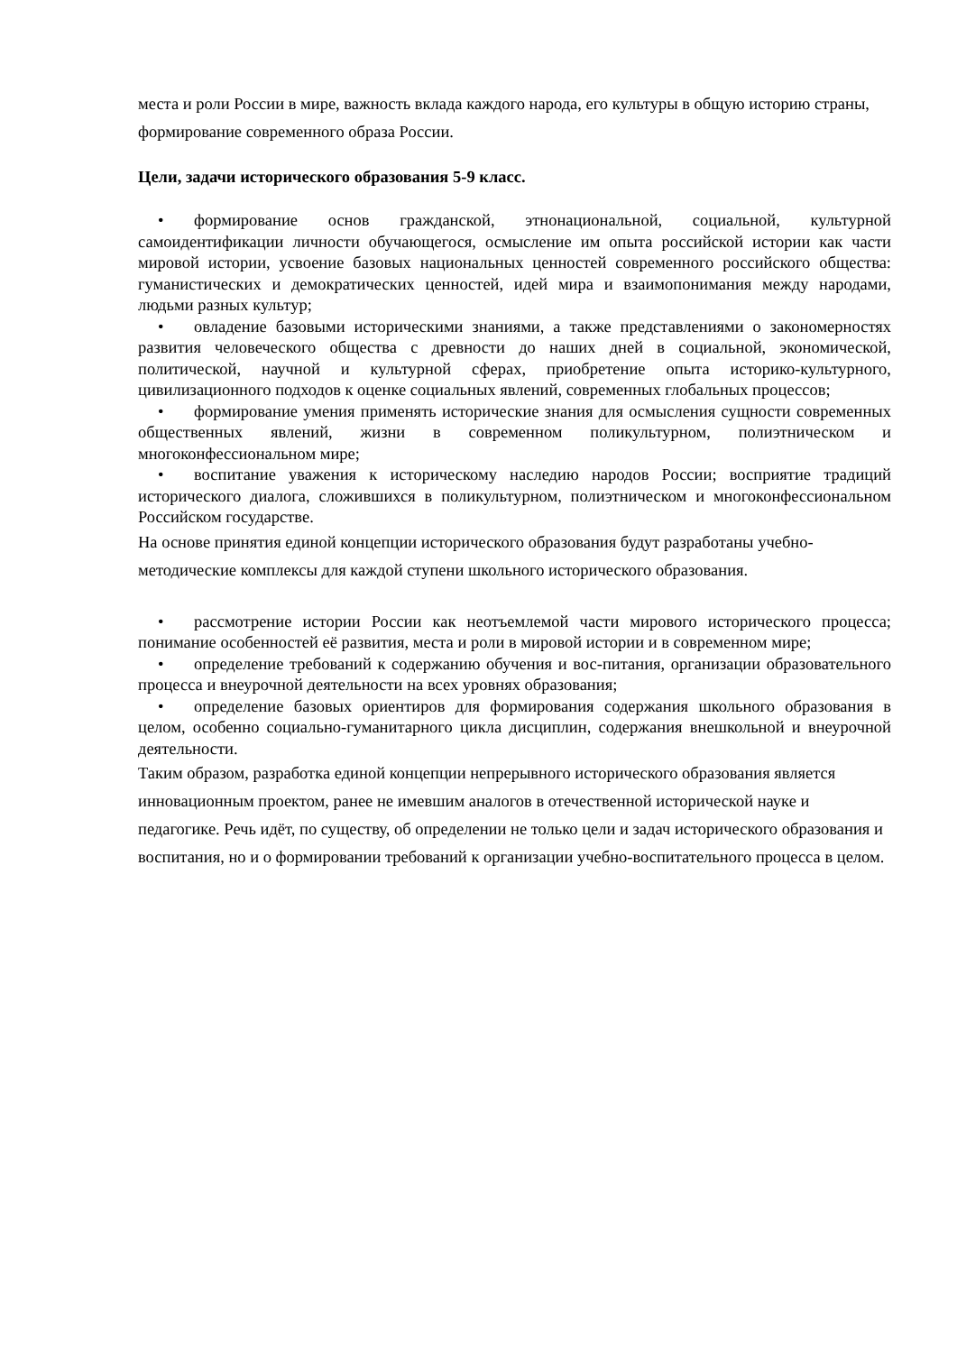места и роли России в мире, важность вклада каждого народа, его культуры в общую историю страны, формирование современного образа России.
Цели, задачи исторического образования 5-9 класс.
• формирование основ гражданской, этнонациональной, социальной, культурной самоидентификации личности обучающегося, осмысление им опыта российской истории как части мировой истории, усвоение базовых национальных ценностей современного российского общества: гуманистических и демократических ценностей, идей мира и взаимопонимания между народами, людьми разных культур;
• овладение базовыми историческими знаниями, а также представлениями о закономерностях развития человеческого общества с древности до наших дней в социальной, экономической, политической, научной и культурной сферах, приобретение опыта историко-культурного, цивилизационного подходов к оценке социальных явлений, современных глобальных процессов;
• формирование умения применять исторические знания для осмысления сущности современных общественных явлений, жизни в современном поликультурном, полиэтническом и многоконфессиональном мире;
• воспитание уважения к историческому наследию народов России; восприятие традиций исторического диалога, сложившихся в поликультурном, полиэтническом и многоконфессиональном Российском государстве.
На основе принятия единой концепции исторического образования будут разработаны учебно-методические комплексы для каждой ступени школьного исторического образования.
• рассмотрение истории России как неотъемлемой части мирового исторического процесса; понимание особенностей её развития, места и роли в мировой истории и в современном мире;
• определение требований к содержанию обучения и вос-питания, организации образовательного процесса и внеурочной деятельности на всех уровнях образования;
• определение базовых ориентиров для формирования содержания школьного образования в целом, особенно социально-гуманитарного цикла дисциплин, содержания внешкольной и внеурочной деятельности.
Таким образом, разработка единой концепции непрерывного исторического образования является инновационным проектом, ранее не имевшим аналогов в отечественной исторической науке и педагогике. Речь идёт, по существу, об определении не только цели и задач исторического образования и воспитания, но и о формировании требований к организации учебно-воспитательного процесса в целом.